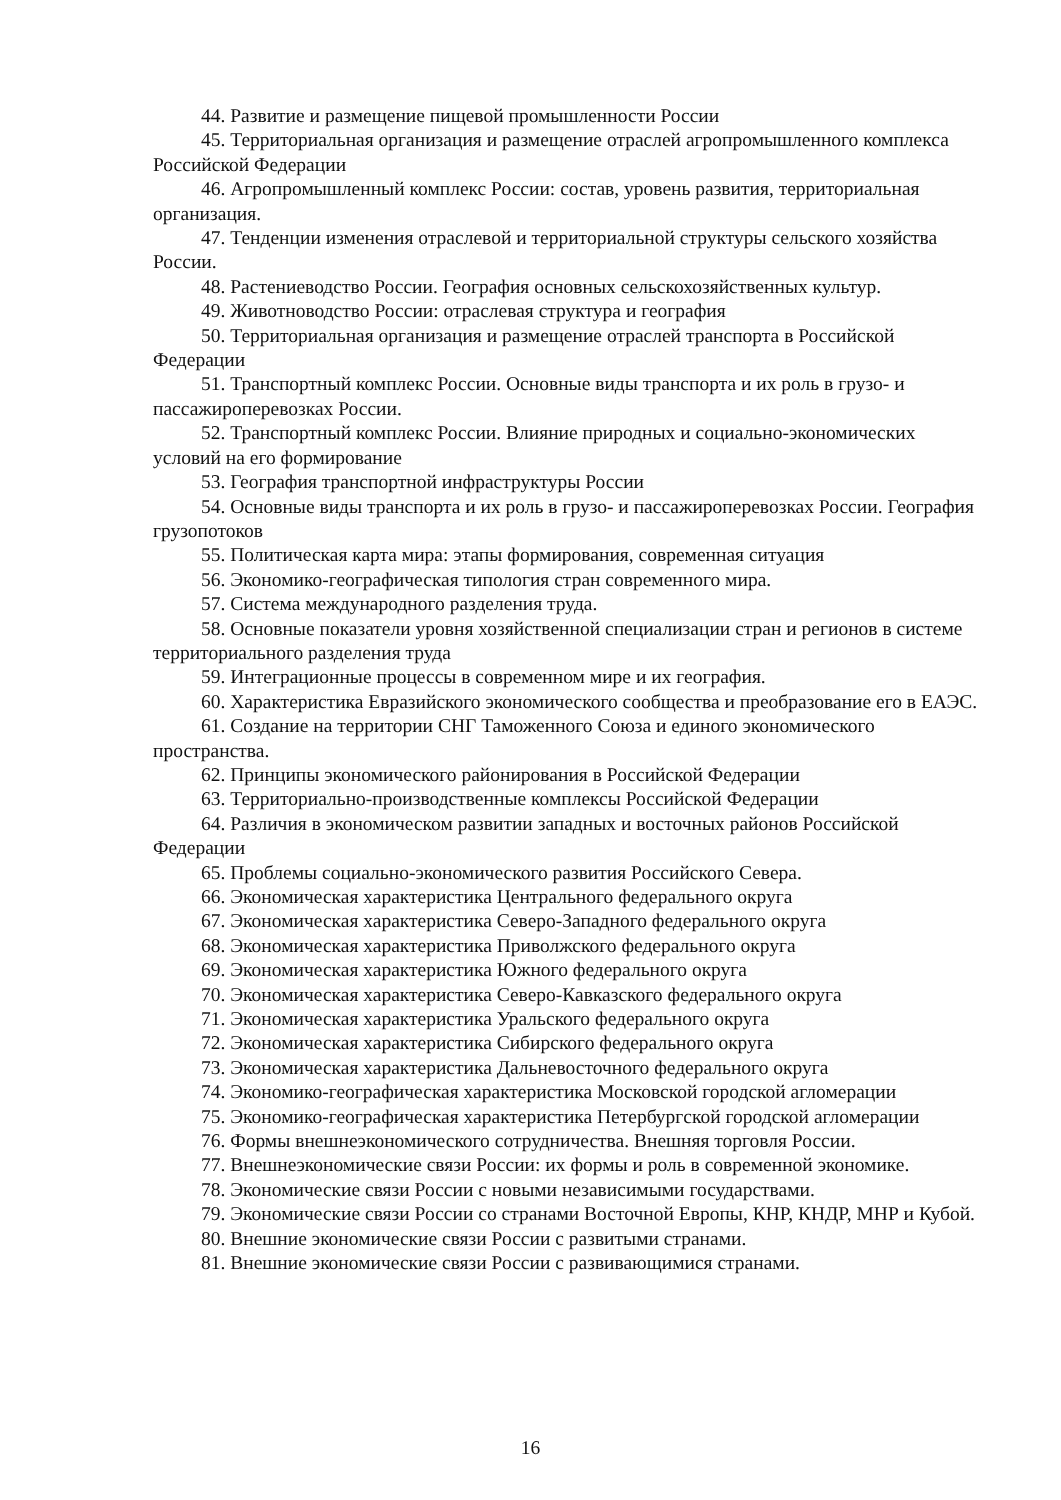44. Развитие и размещение пищевой промышленности России
45. Территориальная организация и размещение отраслей агропромышленного комплекса Российской Федерации
46. Агропромышленный комплекс России: состав, уровень развития, территориальная организация.
47. Тенденции изменения отраслевой и территориальной структуры сельского хозяйства России.
48. Растениеводство России. География основных сельскохозяйственных культур.
49. Животноводство России: отраслевая структура и география
50. Территориальная организация и размещение отраслей транспорта в Российской Федерации
51. Транспортный комплекс России. Основные виды транспорта и их роль в грузо- и пассажироперевозках России.
52. Транспортный комплекс России. Влияние природных и социально-экономических условий на его формирование
53. География транспортной инфраструктуры России
54. Основные виды транспорта и их роль в грузо- и пассажироперевозках России. География грузопотоков
55. Политическая карта мира: этапы формирования, современная ситуация
56. Экономико-географическая типология стран современного мира.
57. Система международного разделения труда.
58. Основные показатели уровня хозяйственной специализации стран и регионов в системе территориального разделения труда
59. Интеграционные процессы в современном мире и их география.
60. Характеристика Евразийского экономического сообщества и преобразование его в ЕАЭС.
61. Создание на территории СНГ Таможенного Союза и единого экономического пространства.
62. Принципы экономического районирования в Российской Федерации
63. Территориально-производственные комплексы Российской Федерации
64. Различия в экономическом развитии западных и восточных районов Российской Федерации
65. Проблемы социально-экономического развития Российского Севера.
66. Экономическая характеристика Центрального федерального округа
67. Экономическая характеристика Северо-Западного федерального округа
68. Экономическая характеристика Приволжского федерального округа
69. Экономическая характеристика Южного федерального округа
70. Экономическая характеристика Северо-Кавказского федерального округа
71. Экономическая характеристика Уральского федерального округа
72. Экономическая характеристика Сибирского федерального округа
73. Экономическая характеристика Дальневосточного федерального округа
74. Экономико-географическая характеристика Московской городской агломерации
75. Экономико-географическая характеристика Петербургской городской агломерации
76. Формы внешнеэкономического сотрудничества. Внешняя торговля России.
77. Внешнеэкономические связи России: их формы и роль в современной экономике.
78. Экономические связи России с новыми независимыми государствами.
79. Экономические связи России со странами Восточной Европы, КНР, КНДР, МНР и Кубой.
80. Внешние экономические связи России с развитыми странами.
81. Внешние экономические связи России с развивающимися странами.
16